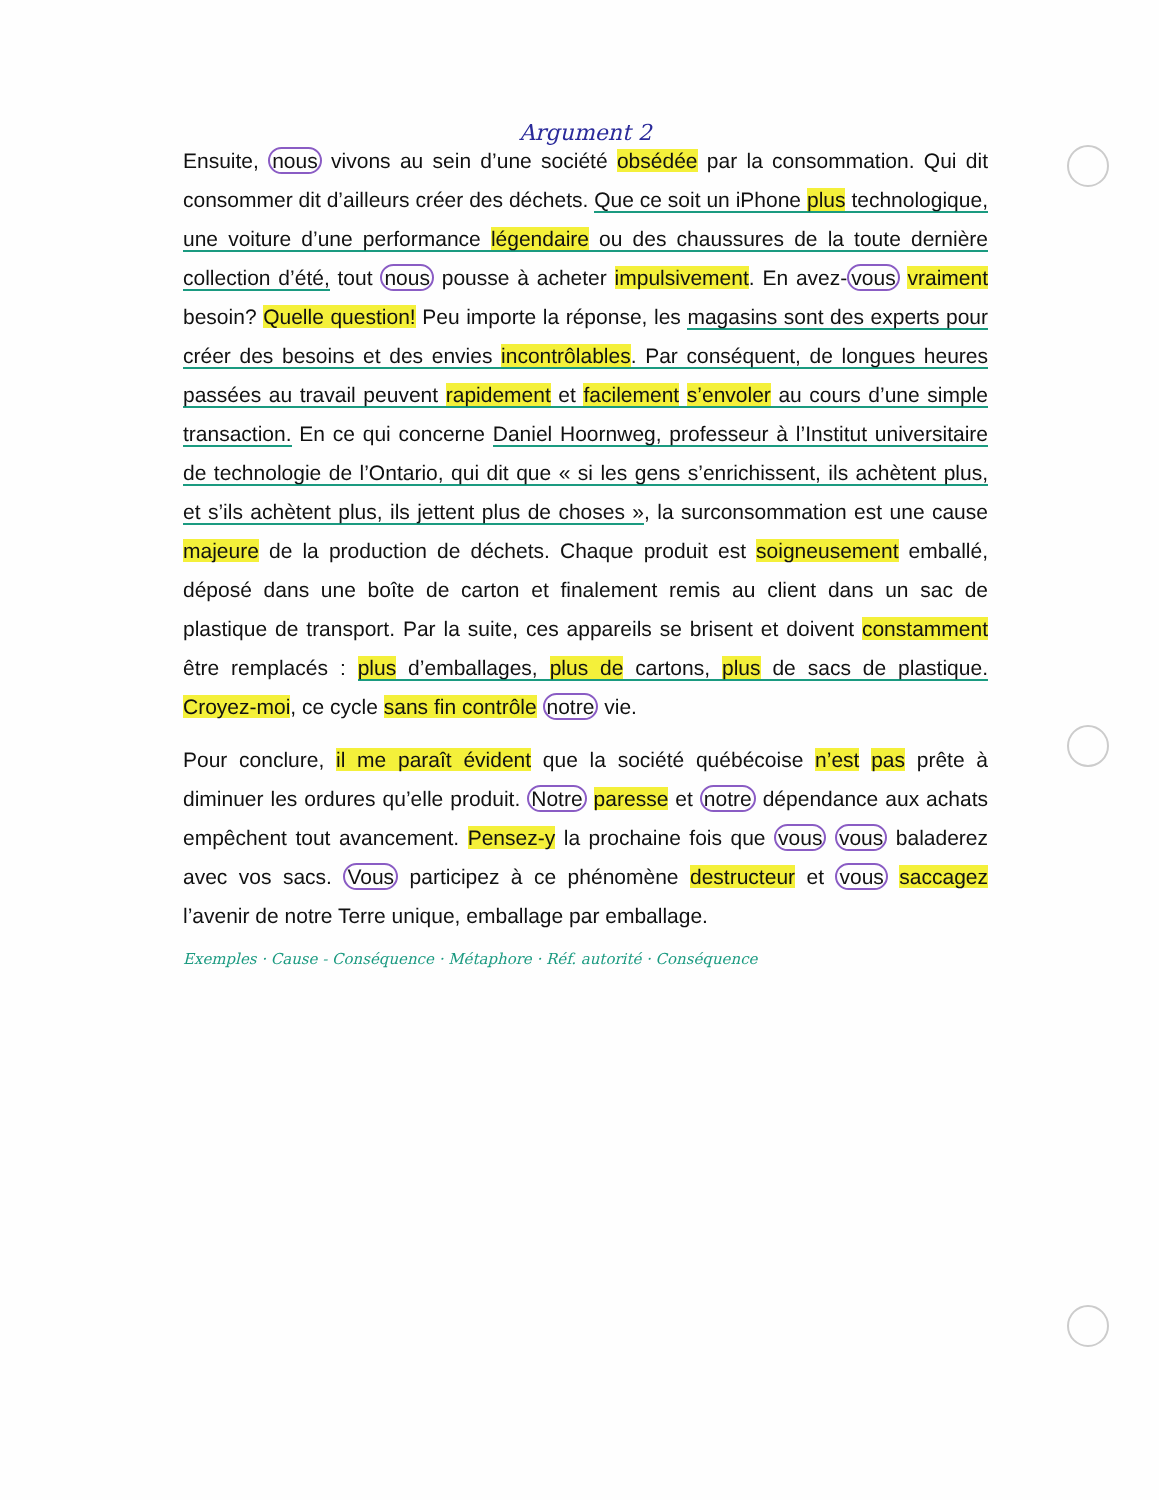Argument 2
Ensuite, nous vivons au sein d’une société obsédée par la consommation. Qui dit consommer dit d’ailleurs créer des déchets. Que ce soit un iPhone plus technologique, une voiture d’une performance légendaire ou des chaussures de la toute dernière collection d’été, tout nous pousse à acheter impulsivement. En avez-vous vraiment besoin? Quelle question! Peu importe la réponse, les magasins sont des experts pour créer des besoins et des envies incontrôlables. Par conséquent, de longues heures passées au travail peuvent rapidement et facilement s’envoler au cours d’une simple transaction. En ce qui concerne Daniel Hoornweg, professeur à l’Institut universitaire de technologie de l’Ontario, qui dit que « si les gens s’enrichissent, ils achètent plus, et s’ils achètent plus, ils jettent plus de choses », la surconsommation est une cause majeure de la production de déchets. Chaque produit est soigneusement emballé, déposé dans une boîte de carton et finalement remis au client dans un sac de plastique de transport. Par la suite, ces appareils se brisent et doivent constamment être remplacés : plus d’emballages, plus de cartons, plus de sacs de plastique. Croyez-moi, ce cycle sans fin contrôle notre vie.
Pour conclure, il me paraît évident que la société québécoise n’est pas prête à diminuer les ordures qu’elle produit. Notre paresse et notre dépendance aux achats empêchent tout avancement. Pensez-y la prochaine fois que vous vous baladerez avec vos sacs. Vous participez à ce phénomène destructeur et vous saccagez l’avenir de notre Terre unique, emballage par emballage.
Exemples · Cause - Conséquence · Métaphore · Réf. autorité · Conséquence